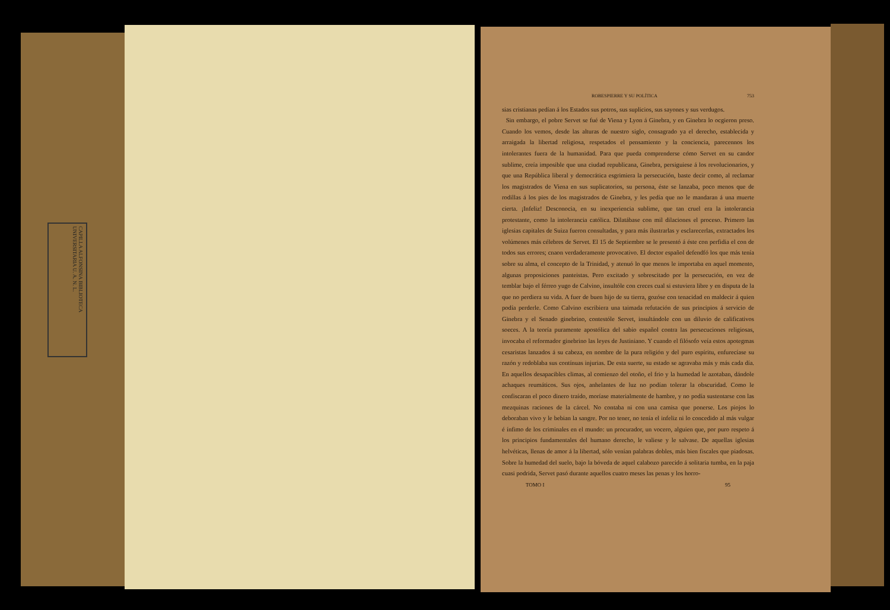CAPILLA ALFONSINA BIBLIOTECA UNIVERSITARIA U. A. N. L.
ROBESPIERRE Y SU POLÍTICA 753
sias cristianas pedían á los Estados sus potros, sus suplicios, sus sayones y sus verdugos.
Sin embargo, el pobre Servet se fué de Viena y Lyon á Ginebra, y en Ginebra lo ocgieron preso. Cuando los vemos, desde las alturas de nuestro siglo, consagrado ya el derecho, establecida y arraigada la libertad religiosa, respetados el pensamiento y la conciencia, parecennos los intolerantes fuera de la humanidad. Para que pueda comprenderse cómo Servet en su candor sublime, creía imposible que una ciudad republicana, Ginebra, persiguiese á los revolucionarios, y que una República liberal y democrática esgrimiera la persecución, baste decir como, al reclamar los magistrados de Viena en sus suplicatorios, su persona, éste se lanzaba, poco menos que de rodillas á los pies de los magistrados de Ginebra, y les pedía que no le mandaran á una muerte cierta. ¡Infeliz! Desconocia, en su inexperiencia sublime, que tan cruel era la intolerancia protestante, como la intolerancia católica. Dilatábase con mil dilaciones el proceso. Primero las iglesias capitales de Suiza fueron consultadas, y para más ilustrarlas y esclarecerlas, extractados los volúmenes más célebres de Servet. El 15 de Septiembre se le presentó á éste con perfidia el con de todos sus errores; cnaon verdaderamente provocativo. El doctor español defendfó los que más tenía sobre su alma, el concepto de la Trinidad, y atenuó lo que menos le importaba en aquel momento, algunas proposiciones panteistas. Pero excitado y sobrescitado por la persecución, en vez de temblar bajo el férreo yugo de Calvino, insultóle con creces cual si estuviera libre y en disputa de la que no perdiera su vida. A fuer de buen hijo de su tierra, gozóse con tenacidad en maldecir á quien podía perderle. Como Calvino escribiera una taimada refutación de sus principios á servicio de Ginebra y el Senado ginebrino, contestóle Servet, insultándole con un diluvio de calificativos soeces. A la teoría puramente apostólica del sabio español contra las persecuciones religiosas, invocaba el reformador ginebrino las leyes de Justiniano. Y cuando el filósofo veía estos apotegmas cesaristas lanzados á su cabeza, en nombre de la pura religión y del puro espíritu, enfurecíase su razón y redoblaba sus contínuas injurias. De esta suerte, su estado se agravaba más y más cada día. En aquellos desapacibles climas, al comienzo del otoño, el frio y la humedad le azotaban, dándole achaques reumáticos. Sus ojos, anhelantes de luz no podían tolerar la obscuridad. Como le confiscaran el poco dinero traído, moríase materialmente de hambre, y no podía sustentarse con las mezquinas raciones de la cárcel. No contaba ni con una camisa que ponerse. Los piojos lo deboraban vivo y le bebian la sangre. Por no tener, no tenía el infeliz ni lo concedido al más vulgar é ínfimo de los criminales en el mundo: un procurador, un vocero, alguien que, por puro respeto á los principios fundamentales del humano derecho, le valiese y le salvase. De aquellas iglesias helvéticas, llenas de amor á la libertad, sólo venían palabras dobles, más bien fiscales que piadosas. Sobre la humedad del suelo, bajo la bóveda de aquel calabozo parecido á solitaria tumba, en la paja cuasi podrida, Servet pasó durante aquellos cuatro meses las penas y los horro-
TOMO I 95